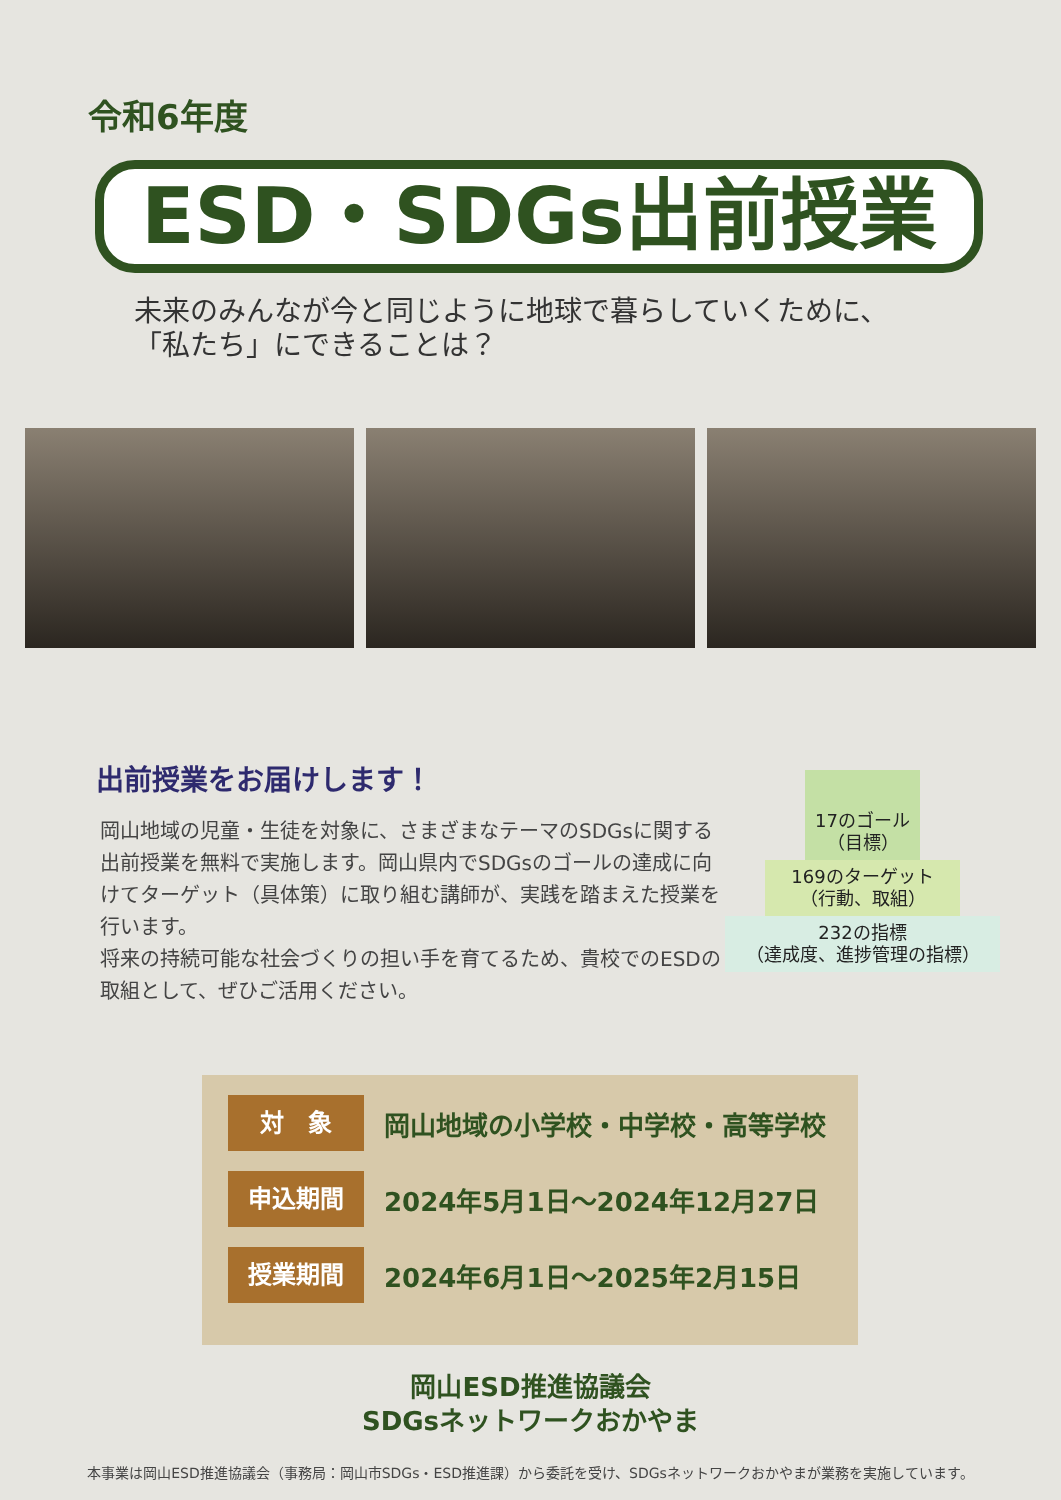令和6年度
ESD・SDGs出前授業
未来のみんなが今と同じように地球で暮らしていくために、
「私たち」にできることは？
出前授業をお届けします！
岡山地域の児童・生徒を対象に、さまざまなテーマのSDGsに関する出前授業を無料で実施します。岡山県内でSDGsのゴールの達成に向けてターゲット（具体策）に取り組む講師が、実践を踏まえた授業を行います。
将来の持続可能な社会づくりの担い手を育てるため、貴校でのESDの取組として、ぜひご活用ください。
17のゴール
（目標）
169のターゲット
（行動、取組）
232の指標
（達成度、進捗管理の指標）
対　象
岡山地域の小学校・中学校・高等学校
申込期間
2024年5月1日～2024年12月27日
授業期間
2024年6月1日～2025年2月15日
岡山ESD推進協議会
SDGsネットワークおかやま
本事業は岡山ESD推進協議会（事務局：岡山市SDGs・ESD推進課）から委託を受け、SDGsネットワークおかやまが業務を実施しています。